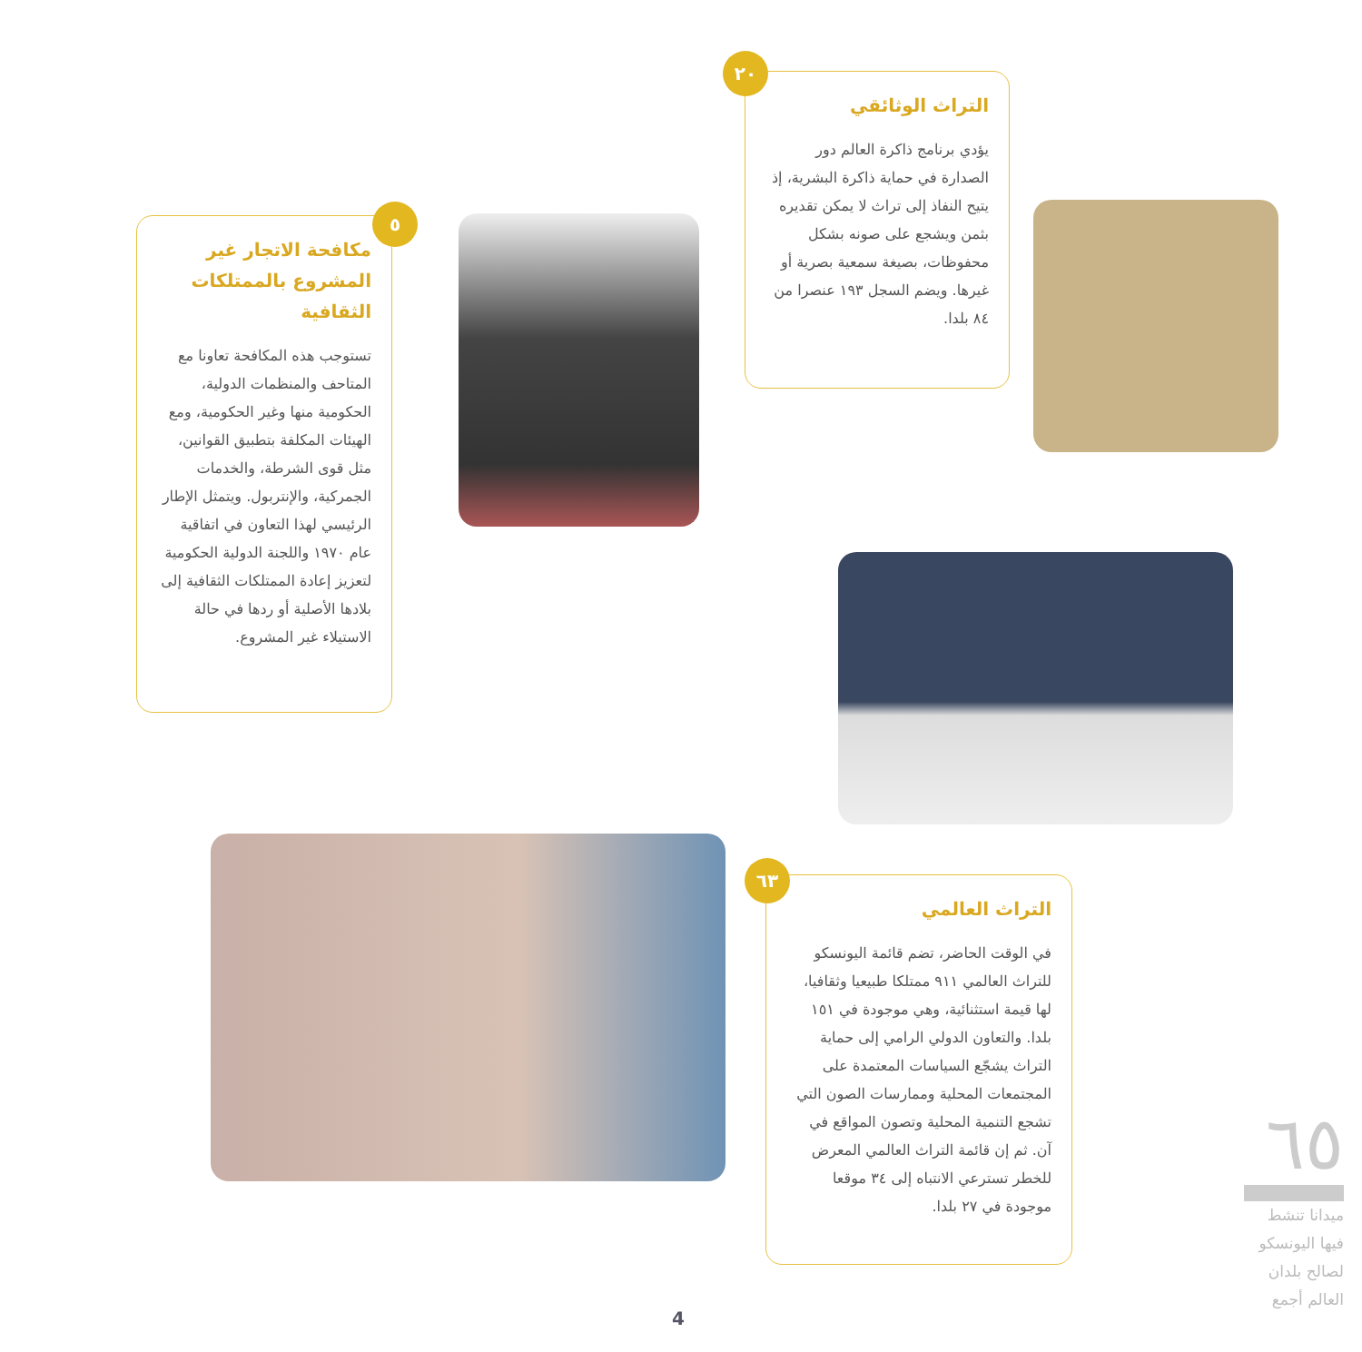التراث الوثائقي
يؤدي برنامج ذاكرة العالم دور الصدارة في حماية ذاكرة البشرية، إذ يتيح النفاذ إلى تراث لا يمكن تقديره بثمن ويشجع على صونه بشكل محفوظات، بصيغة سمعية بصرية أو غيرها. ويضم السجل ١٩٣ عنصرا من ٨٤ بلدا.
٢٠
مكافحة الاتجار غير المشروع بالممتلكات الثقافية
تستوجب هذه المكافحة تعاونا مع المتاحف والمنظمات الدولية، الحكومية منها وغير الحكومية، ومع الهيئات المكلفة بتطبيق القوانين، مثل قوى الشرطة، والخدمات الجمركية، والإنتربول. ويتمثل الإطار الرئيسي لهذا التعاون في اتفاقية عام ١٩٧٠ واللجنة الدولية الحكومية لتعزيز إعادة الممتلكات الثقافية إلى بلادها الأصلية أو ردها في حالة الاستيلاء غير المشروع.
٥
التراث العالمي
في الوقت الحاضر، تضم قائمة اليونسكو للتراث العالمي ٩١١ ممتلكا طبيعيا وثقافيا، لها قيمة استثنائية، وهي موجودة في ١٥١ بلدا. والتعاون الدولي الرامي إلى حماية التراث يشجّع السياسات المعتمدة على المجتمعات المحلية وممارسات الصون التي تشجع التنمية المحلية وتصون المواقع في آن. ثم إن قائمة التراث العالمي المعرض للخطر تسترعي الانتباه إلى ٣٤ موقعا موجودة في ٢٧ بلدا.
٦٣
٦٥
ميدانا تنشط فيها اليونسكو لصالح بلدان العالم أجمع
4